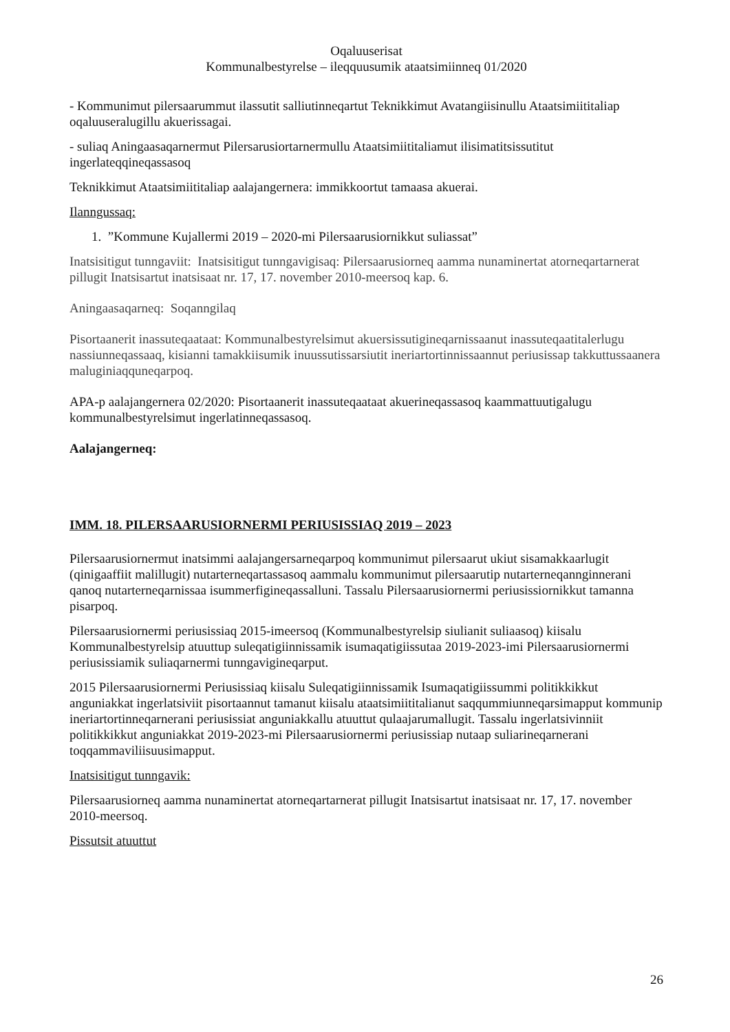Oqaluuserisat
Kommunalbestyrelse – ileqquusumik ataatsimiinneq 01/2020
- Kommunimut pilersaarummut ilassutit salliutinneqartut Teknikkimut Avatangiisinullu Ataatsimiititaliap oqaluuseralugillu akuerissagai.
- suliaq Aningaasaqarnermut Pilersarusiortarnermullu Ataatsimiititaliamut ilisimatitsissutitut ingerlateqqineqassasoq
Teknikkimut Ataatsimiititaliap aalajangernera: immikkoortut tamaasa akuerai.
Ilanngussaq:
1. ”Kommune Kujallermi 2019 – 2020-mi Pilersaarusiornikkut suliassat”
Inatsisitigut tunngaviit: Inatsisitigut tunngavigisaq: Pilersaarusiorneq aamma nunaminertat atorneqartarnerat pillugit Inatsisartut inatsisaat nr. 17, 17. november 2010-meersoq kap. 6.
Aningaasaqarneq: Soqanngilaq
Pisortaanerit inassuteqaataat: Kommunalbestyrelsimut akuersissutigineqarnissaanut inassuteqaatitalerlugu nassiunneqassaaq, kisianni tamakkiisumik inuussutissarsiutit ineriartortinnissaannut periusissap takkuttussaanera maluginiaqquneqarpoq.
APA-p aalajangernera 02/2020: Pisortaanerit inassuteqaataat akuerineqassasoq kaammattuutigalugu kommunalbestyrelsimut ingerlatinneqassasoq.
Aalajangerneq:
IMM. 18. PILERSAARUSIORNERMI PERIUSISSIAQ 2019 – 2023
Pilersaarusiornermut inatsimmi aalajangersarneqarpoq kommunimut pilersaarut ukiut sisamakkaarlugit (qinigaaffiit malillugit) nutarterneqartassasoq aammalu kommunimut pilersaarutip nutarterneqannginnerani qanoq nutarterneqarnissaa isummerfigineqassalluni. Tassalu Pilersaarusiornermi periusissiornikkut tamanna pisarpoq.
Pilersaarusiornermi periusissiaq 2015-imeersoq (Kommunalbestyrelsip siulianit suliaasoq) kiisalu Kommunalbestyrelsip atuuttup suleqatigiinnissamik isumaqatigiissutaa 2019-2023-imi Pilersaarusiornermi periusissiamik suliaqarnermi tunngavigineqarput.
2015 Pilersaarusiornermi Periusissiaq kiisalu Suleqatigiinnissamik Isumaqatigiissummi politikkikkut anguniakkat ingerlatsiviit pisortaannut tamanut kiisalu ataatsimiititalianut saqqummiunneqarsimapput kommunip ineriartortinneqarnerani periusissiat anguniakkallu atuuttut qulaajarumallugit. Tassalu ingerlatsivinniit politikkikkut anguniakkat 2019-2023-mi Pilersaarusiornermi periusissiap nutaap suliarineqarnerani toqqammaviliisuusimapput.
Inatsisitigut tunngavik:
Pilersaarusiorneq aamma nunaminertat atorneqartarnerat pillugit Inatsisartut inatsisaat nr. 17, 17. november 2010-meersoq.
Pissutsit atuuttut
26